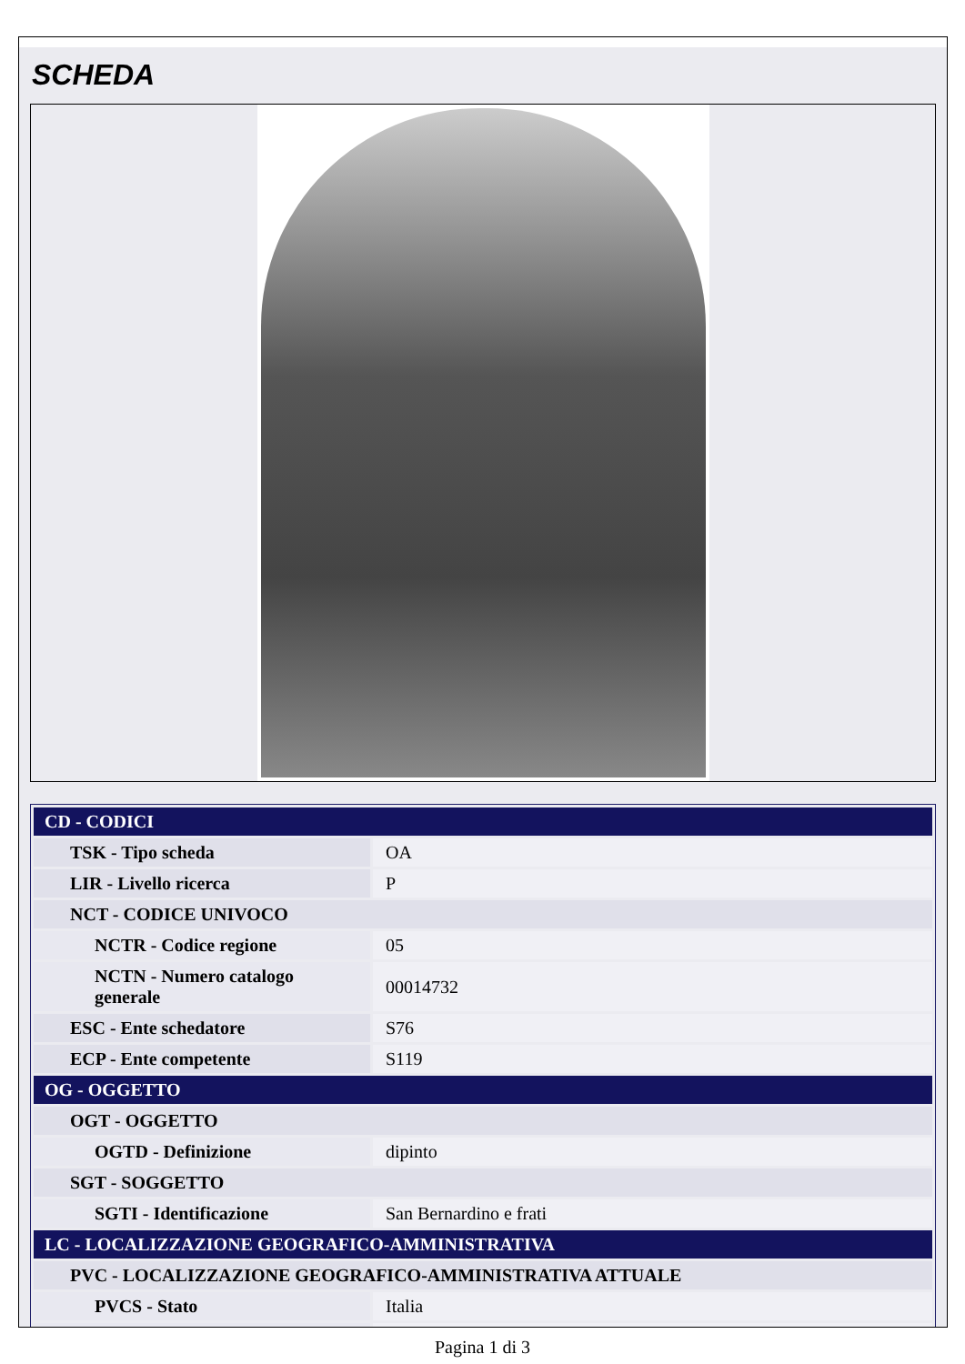SCHEDA
| CD - CODICI | |
| TSK - Tipo scheda | OA |
| LIR - Livello ricerca | P |
| NCT - CODICE UNIVOCO | |
| NCTR - Codice regione | 05 |
| NCTN - Numero catalogo generale | 00014732 |
| ESC - Ente schedatore | S76 |
| ECP - Ente competente | S119 |
| OG - OGGETTO | |
| OGT - OGGETTO | |
| OGTD - Definizione | dipinto |
| SGT - SOGGETTO | |
| SGTI - Identificazione | San Bernardino e frati |
| LC - LOCALIZZAZIONE GEOGRAFICO-AMMINISTRATIVA | |
| PVC - LOCALIZZAZIONE GEOGRAFICO-AMMINISTRATIVA ATTUALE | |
| PVCS - Stato | Italia |
Pagina 1 di 3